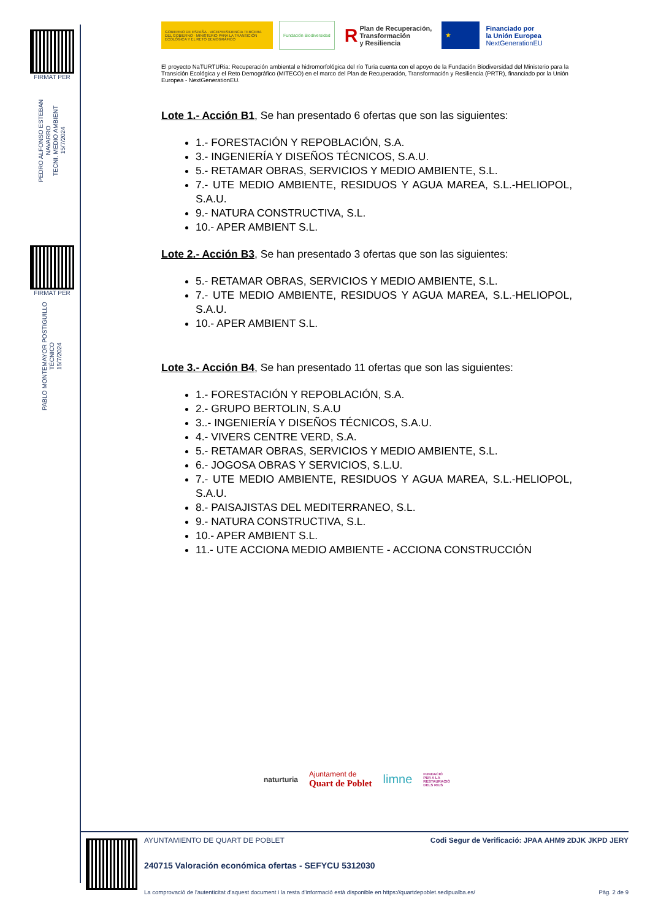FIRMAT PER
PEDRO ALFONSO ESTEBAN NAVARRO
TECNI. MEDIO AMBIENT
15/7/2024
FIRMAT PER
PABLO MONTEMAYOR POSTIGUILLO
TÉCNICO
15/7/2024
GOBIERNO DE ESPAÑA · VICEPRESIDENCIA TERCERA DEL GOBIERNO · MINISTERIO PARA LA TRANSICIÓN ECOLÓGICA Y EL RETO DEMOGRÁFICO
Fundación Biodiversidad
R Plan de Recuperación,
Transformación
y Resiliencia
★
Financiado por
la Unión Europea
NextGenerationEU
El proyecto NaTURTURia: Recuperación ambiental e hidromorfológica del río Turia cuenta con el apoyo de la Fundación Biodiversidad del Ministerio para la Transición Ecológica y el Reto Demográfico (MITECO) en el marco del Plan de Recuperación, Transformación y Resiliencia (PRTR), financiado por la Unión Europea - NextGenerationEU.
Lote 1.- Acción B1, Se han presentado 6 ofertas que son las siguientes:
1.- FORESTACIÓN Y REPOBLACIÓN, S.A.
3.- INGENIERÍA Y DISEÑOS TÉCNICOS, S.A.U.
5.- RETAMAR OBRAS, SERVICIOS Y MEDIO AMBIENTE, S.L.
7.- UTE MEDIO AMBIENTE, RESIDUOS Y AGUA MAREA, S.L.-HELIOPOL, S.A.U.
9.- NATURA CONSTRUCTIVA, S.L.
10.- APER AMBIENT S.L.
Lote 2.- Acción B3, Se han presentado 3 ofertas que son las siguientes:
5.- RETAMAR OBRAS, SERVICIOS Y MEDIO AMBIENTE, S.L.
7.- UTE MEDIO AMBIENTE, RESIDUOS Y AGUA MAREA, S.L.-HELIOPOL, S.A.U.
10.- APER AMBIENT S.L.
Lote 3.- Acción B4, Se han presentado 11 ofertas que son las siguientes:
1.- FORESTACIÓN Y REPOBLACIÓN, S.A.
2.- GRUPO BERTOLIN, S.A.U
3..- INGENIERÍA Y DISEÑOS TÉCNICOS, S.A.U.
4.- VIVERS CENTRE VERD, S.A.
5.- RETAMAR OBRAS, SERVICIOS Y MEDIO AMBIENTE, S.L.
6.- JOGOSA OBRAS Y SERVICIOS, S.L.U.
7.- UTE MEDIO AMBIENTE, RESIDUOS Y AGUA MAREA, S.L.-HELIOPOL, S.A.U.
8.- PAISAJISTAS DEL MEDITERRANEO, S.L.
9.- NATURA CONSTRUCTIVA, S.L.
10.- APER AMBIENT S.L.
11.- UTE ACCIONA MEDIO AMBIENTE - ACCIONA CONSTRUCCIÓN
naturturia Ajuntament de
Quart de Poblet limne FUNDACIÓ
PER A LA
RESTAURACIÓ
DELS RIUS
AYUNTAMIENTO DE QUART DE POBLET Codi Segur de Verificació: JPAA AHM9 2DJK JKPD JERY
240715 Valoración económica ofertas - SEFYCU 5312030
La comprovació de l'autenticitat d'aquest document i la resta d'informació està disponible en https://quartdepoblet.sedipualba.es/ Pàg. 2 de 9